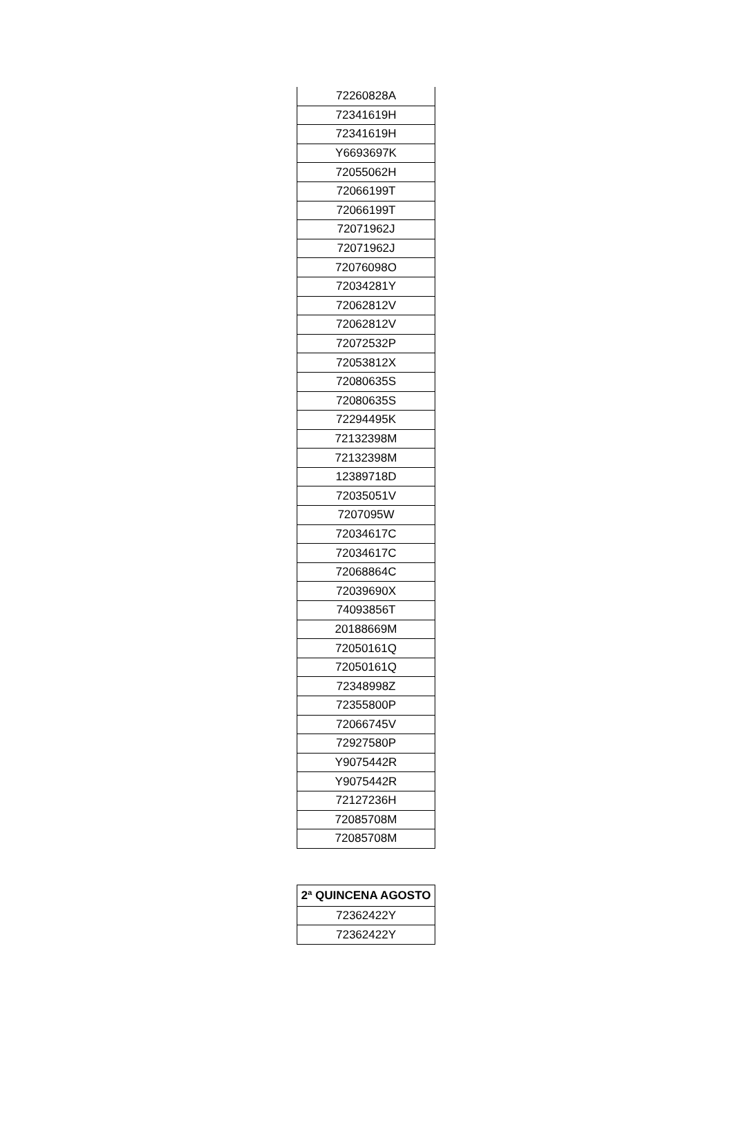| 72260828A |
| 72341619H |
| 72341619H |
| Y6693697K |
| 72055062H |
| 72066199T |
| 72066199T |
| 72071962J |
| 72071962J |
| 72076098O |
| 72034281Y |
| 72062812V |
| 72062812V |
| 72072532P |
| 72053812X |
| 72080635S |
| 72080635S |
| 72294495K |
| 72132398M |
| 72132398M |
| 12389718D |
| 72035051V |
| 7207095W |
| 72034617C |
| 72034617C |
| 72068864C |
| 72039690X |
| 74093856T |
| 20188669M |
| 72050161Q |
| 72050161Q |
| 72348998Z |
| 72355800P |
| 72066745V |
| 72927580P |
| Y9075442R |
| Y9075442R |
| 72127236H |
| 72085708M |
| 72085708M |
| 2ª QUINCENA AGOSTO |
| --- |
| 72362422Y |
| 72362422Y |